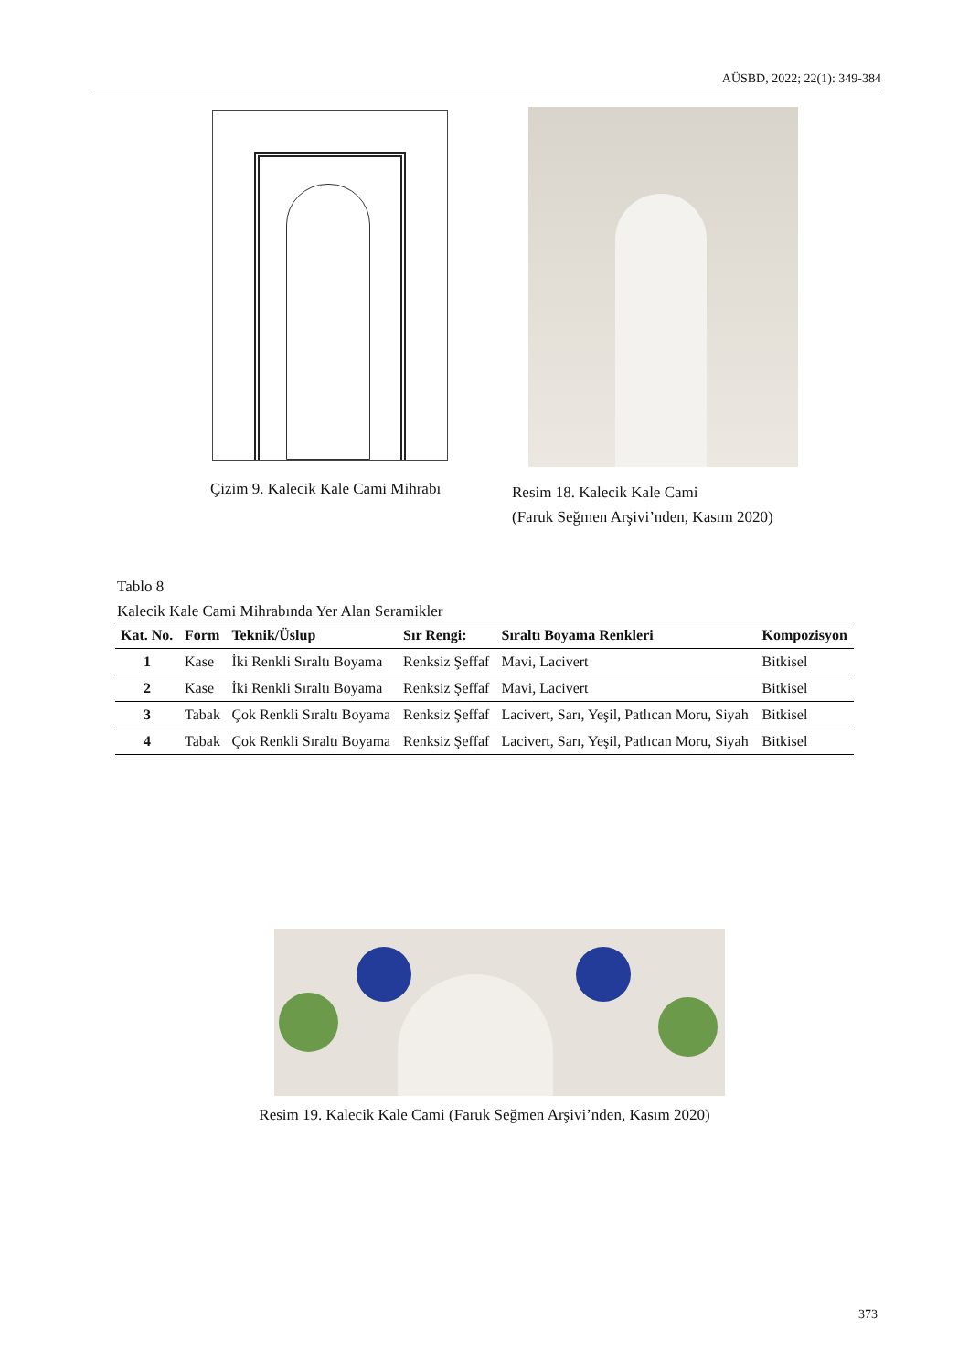AÜSBD, 2022; 22(1): 349-384
Çizim 9. Kalecik Kale Cami Mihrabı
Resim 18. Kalecik Kale Cami
(Faruk Seğmen Arşivi’nden, Kasım 2020)
Tablo 8
Kalecik Kale Cami Mihrabında Yer Alan Seramikler
| Kat. No. | Form | Teknik/Üslup | Sır Rengi: | Sıraltı Boyama Renkleri | Kompozisyon |
| --- | --- | --- | --- | --- | --- |
| 1 | Kase | İki Renkli Sıraltı Boyama | Renksiz Şeffaf | Mavi, Lacivert | Bitkisel |
| 2 | Kase | İki Renkli Sıraltı Boyama | Renksiz Şeffaf | Mavi, Lacivert | Bitkisel |
| 3 | Tabak | Çok Renkli Sıraltı Boyama | Renksiz Şeffaf | Lacivert, Sarı, Yeşil, Patlıcan Moru, Siyah | Bitkisel |
| 4 | Tabak | Çok Renkli Sıraltı Boyama | Renksiz Şeffaf | Lacivert, Sarı, Yeşil, Patlıcan Moru, Siyah | Bitkisel |
Resim 19. Kalecik Kale Cami (Faruk Seğmen Arşivi’nden, Kasım 2020)
373